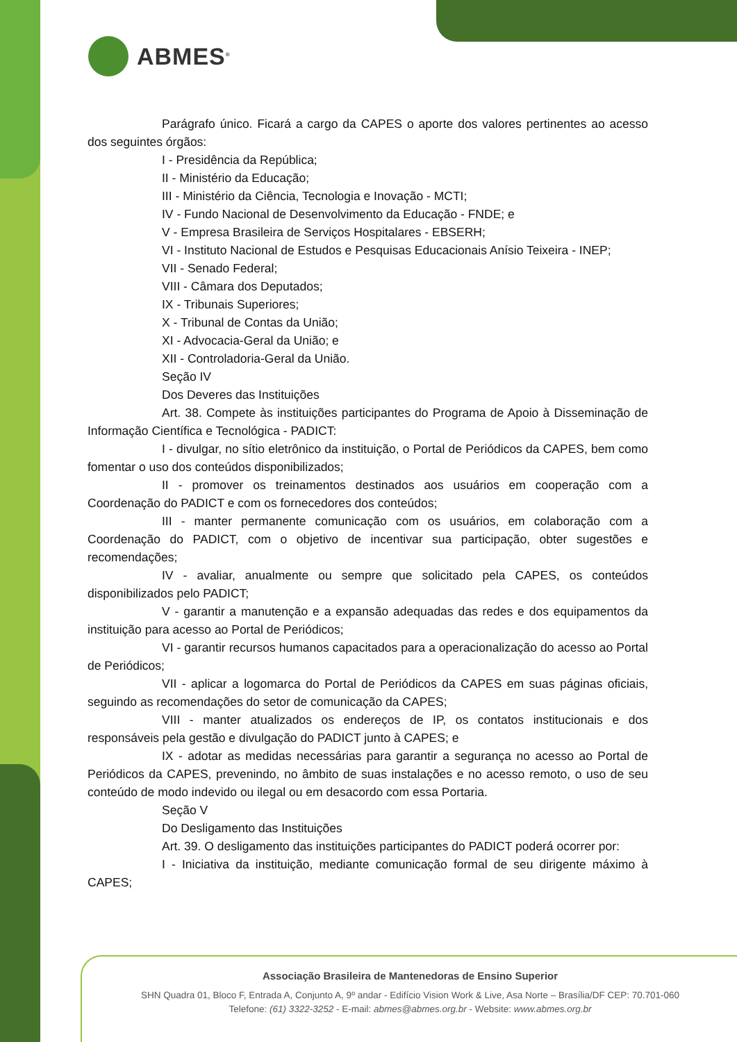ABMES<sup>®</sup>
Parágrafo único. Ficará a cargo da CAPES o aporte dos valores pertinentes ao acesso dos seguintes órgãos:
I - Presidência da República;
II - Ministério da Educação;
III - Ministério da Ciência, Tecnologia e Inovação - MCTI;
IV - Fundo Nacional de Desenvolvimento da Educação - FNDE; e
V - Empresa Brasileira de Serviços Hospitalares - EBSERH;
VI - Instituto Nacional de Estudos e Pesquisas Educacionais Anísio Teixeira - INEP;
VII - Senado Federal;
VIII - Câmara dos Deputados;
IX - Tribunais Superiores;
X - Tribunal de Contas da União;
XI - Advocacia-Geral da União; e
XII - Controladoria-Geral da União.
Seção IV
Dos Deveres das Instituições
Art. 38. Compete às instituições participantes do Programa de Apoio à Disseminação de Informação Científica e Tecnológica - PADICT:
I - divulgar, no sítio eletrônico da instituição, o Portal de Periódicos da CAPES, bem como fomentar o uso dos conteúdos disponibilizados;
II - promover os treinamentos destinados aos usuários em cooperação com a Coordenação do PADICT e com os fornecedores dos conteúdos;
III - manter permanente comunicação com os usuários, em colaboração com a Coordenação do PADICT, com o objetivo de incentivar sua participação, obter sugestões e recomendações;
IV - avaliar, anualmente ou sempre que solicitado pela CAPES, os conteúdos disponibilizados pelo PADICT;
V - garantir a manutenção e a expansão adequadas das redes e dos equipamentos da instituição para acesso ao Portal de Periódicos;
VI - garantir recursos humanos capacitados para a operacionalização do acesso ao Portal de Periódicos;
VII - aplicar a logomarca do Portal de Periódicos da CAPES em suas páginas oficiais, seguindo as recomendações do setor de comunicação da CAPES;
VIII - manter atualizados os endereços de IP, os contatos institucionais e dos responsáveis pela gestão e divulgação do PADICT junto à CAPES; e
IX - adotar as medidas necessárias para garantir a segurança no acesso ao Portal de Periódicos da CAPES, prevenindo, no âmbito de suas instalações e no acesso remoto, o uso de seu conteúdo de modo indevido ou ilegal ou em desacordo com essa Portaria.
Seção V
Do Desligamento das Instituições
Art. 39. O desligamento das instituições participantes do PADICT poderá ocorrer por:
I - Iniciativa da instituição, mediante comunicação formal de seu dirigente máximo à CAPES;
Associação Brasileira de Mantenedoras de Ensino Superior
SHN Quadra 01, Bloco F, Entrada A, Conjunto A, 9º andar - Edifício Vision Work & Live, Asa Norte – Brasília/DF CEP: 70.701-060
Telefone: (61) 3322-3252 - E-mail: abmes@abmes.org.br - Website: www.abmes.org.br